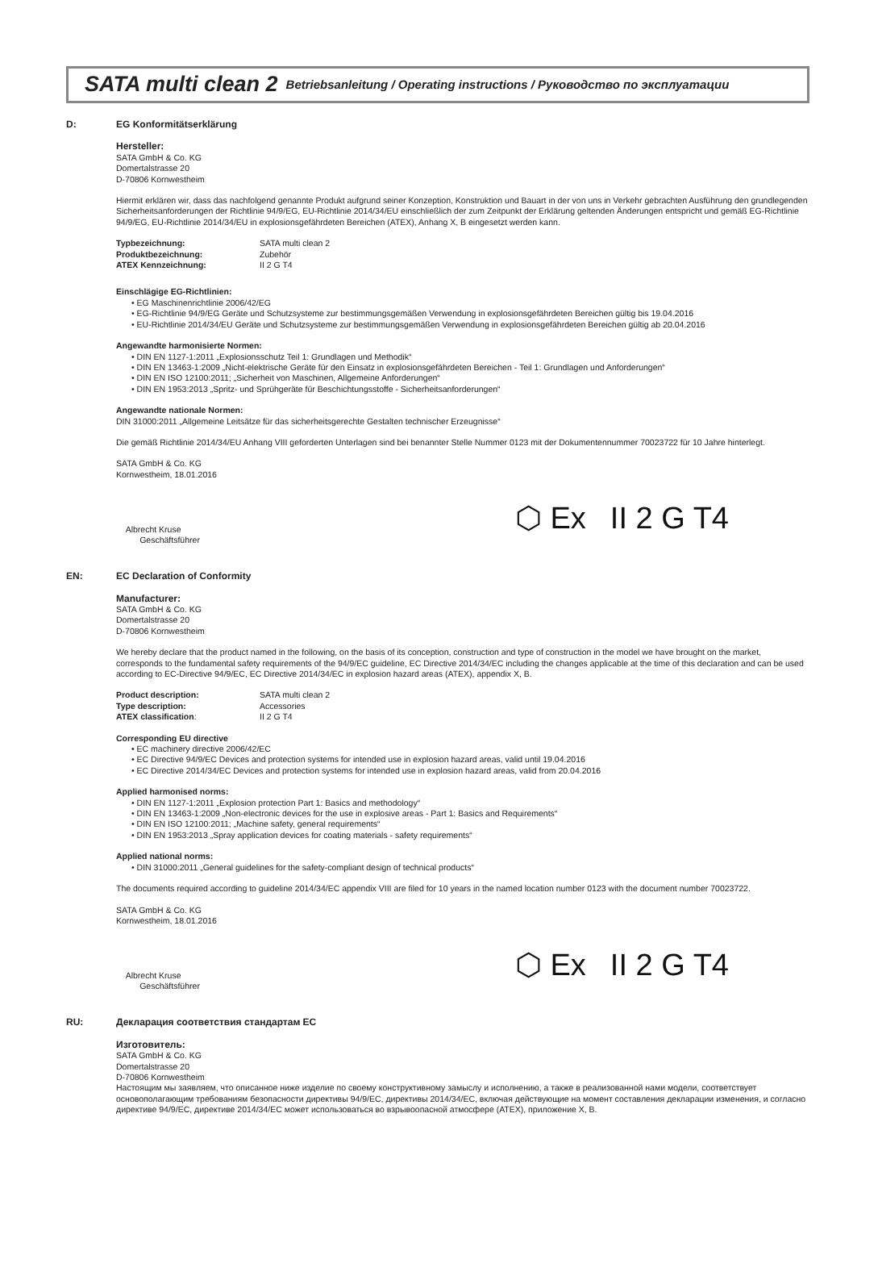SATA multi clean 2 Betriebsanleitung / Operating instructions / Руководство по эксплуатации
D: EG Konformitätserklärung
Hersteller:
SATA GmbH & Co. KG
Domertalstrasse 20
D-70806 Kornwestheim
Hiermit erklären wir, dass das nachfolgend genannte Produkt aufgrund seiner Konzeption, Konstruktion und Bauart in der von uns in Verkehr gebrachten Ausführung den grundlegenden Sicherheitsanforderungen der Richtlinie 94/9/EG, EU-Richtlinie 2014/34/EU einschließlich der zum Zeitpunkt der Erklärung geltenden Änderungen entspricht und gemäß EG-Richtlinie 94/9/EG, EU-Richtlinie 2014/34/EU in explosionsgefährdeten Bereichen (ATEX), Anhang X, B eingesetzt werden kann.
Typbezeichnung: SATA multi clean 2 Produktbezeichnung: Zubehör ATEX Kennzeichnung: II 2 G T4
Einschlägige EG-Richtlinien:
• EG Maschinenrichtlinie 2006/42/EG
• EG-Richtlinie 94/9/EG Geräte und Schutzsysteme zur bestimmungsgemäßen Verwendung in explosionsgefährdeten Bereichen gültig bis 19.04.2016
• EU-Richtlinie 2014/34/EU Geräte und Schutzsysteme zur bestimmungsgemäßen Verwendung in explosionsgefährdeten Bereichen gültig ab 20.04.2016
Angewandte harmonisierte Normen:
• DIN EN 1127-1:2011 „Explosionsschutz Teil 1: Grundlagen und Methodik“
• DIN EN 13463-1:2009 „Nicht-elektrische Geräte für den Einsatz in explosionsgefährdeten Bereichen - Teil 1: Grundlagen und Anforderungen“
• DIN EN ISO 12100:2011; „Sicherheit von Maschinen, Allgemeine Anforderungen“
• DIN EN 1953:2013 „Spritz- und Sprühgeräte für Beschichtungsstoffe - Sicherheitsanforderungen“
Angewandte nationale Normen:
DIN 31000:2011 „Allgemeine Leitsätze für das sicherheitsgerechte Gestalten technischer Erzeugnisse“
Die gemäß Richtlinie 2014/34/EU Anhang VIII geforderten Unterlagen sind bei benannter Stelle Nummer 0123 mit der Dokumentennummer 70023722 für 10 Jahre hinterlegt.
SATA GmbH & Co. KG
Kornwestheim, 18.01.2016
Albrecht Kruse
Geschäftsführer
⬡ Ex II 2 G T4
EN: EC Declaration of Conformity
Manufacturer:
SATA GmbH & Co. KG
Domertalstrasse 20
D-70806 Kornwestheim
We hereby declare that the product named in the following, on the basis of its conception, construction and type of construction in the model we have brought on the market, corresponds to the fundamental safety requirements of the 94/9/EC guideline, EC Directive 2014/34/EC including the changes applicable at the time of this declaration and can be used according to EC-Directive 94/9/EC, EC Directive 2014/34/EC in explosion hazard areas (ATEX), appendix X, B.
Product description: SATA multi clean 2 Type description: Accessories ATEX classification: II 2 G T4
Corresponding EU directive
• EC machinery directive 2006/42/EC
• EC Directive 94/9/EC Devices and protection systems for intended use in explosion hazard areas, valid until 19.04.2016
• EC Directive 2014/34/EC Devices and protection systems for intended use in explosion hazard areas, valid from 20.04.2016
Applied harmonised norms:
• DIN EN 1127-1:2011 „Explosion protection Part 1: Basics and methodology“
• DIN EN 13463-1:2009 „Non-electronic devices for the use in explosive areas - Part 1: Basics and Requirements“
• DIN EN ISO 12100:2011; „Machine safety, general requirements“
• DIN EN 1953:2013 „Spray application devices for coating materials - safety requirements“
Applied national norms:
• DIN 31000:2011 „General guidelines for the safety-compliant design of technical products“
The documents required according to guideline 2014/34/EC appendix VIII are filed for 10 years in the named location number 0123 with the document number 70023722.
SATA GmbH & Co. KG
Kornwestheim, 18.01.2016
Albrecht Kruse
Geschäftsführer
⬡ Ex II 2 G T4
RU: Декларация соответствия стандартам ЕС
Изготовитель:
SATA GmbH & Co. KG
Domertalstrasse 20
D-70806 Kornwestheim
Настоящим мы заявляем, что описанное ниже изделие по своему конструктивному замыслу и исполнению, а также в реализованной нами модели, соответствует основополагающим требованиям безопасности директивы 94/9/ЕС, директивы 2014/34/ЕС, включая действующие на момент составления декларации изменения, и согласно директиве 94/9/ЕС, директиве 2014/34/ЕС может использоваться во взрывоопасной атмосфере (ATEX), приложение X, B.